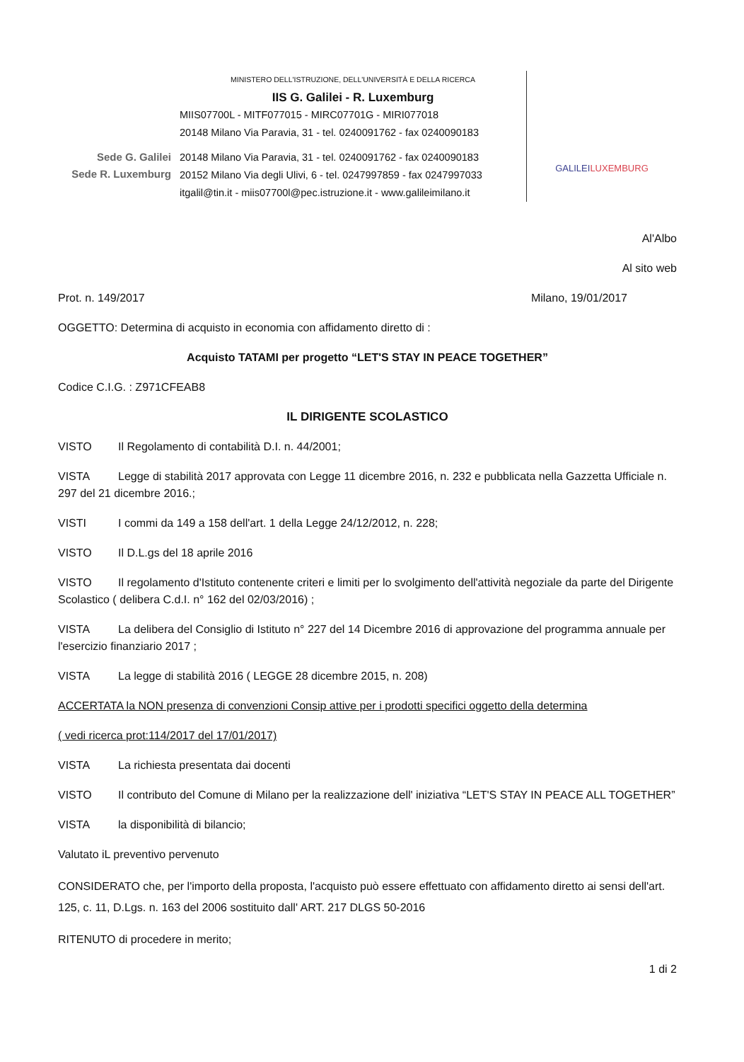Sede G. Galilei
Sede R. Luxemburg
MINISTERO DELL'ISTRUZIONE, DELL'UNIVERSITÀ E DELLA RICERCA
IIS G. Galilei - R. Luxemburg
MIIS07700L - MITF077015 - MIRC07701G - MIRI077018
20148 Milano Via Paravia, 31 - tel. 0240091762 - fax 0240090183
20148 Milano Via Paravia, 31 - tel. 0240091762 - fax 0240090183
20152 Milano Via degli Ulivi, 6 - tel. 0247997859 - fax 0247997033
itgalil@tin.it - miis07700l@pec.istruzione.it - www.galileimilano.it
GALILEI LUXEMBURG
Al'Albo
Al sito web
Prot. n. 149/2017 Milano, 19/01/2017
OGGETTO: Determina di acquisto in economia con affidamento diretto di :
Acquisto TATAMI per progetto “LET'S STAY IN PEACE TOGETHER”
Codice C.I.G. : Z971CFEAB8
IL DIRIGENTE SCOLASTICO
VISTO Il Regolamento di contabilità D.I. n. 44/2001;
VISTA Legge di stabilità 2017 approvata con Legge 11 dicembre 2016, n. 232 e pubblicata nella Gazzetta Ufficiale n. 297 del 21 dicembre 2016.;
VISTI I commi da 149 a 158 dell'art. 1 della Legge 24/12/2012, n. 228;
VISTO Il D.L.gs del 18 aprile 2016
VISTO Il regolamento d'Istituto contenente criteri e limiti per lo svolgimento dell'attività negoziale da parte del Dirigente Scolastico ( delibera C.d.I. n° 162 del 02/03/2016) ;
VISTA La delibera del Consiglio di Istituto n° 227 del 14 Dicembre 2016 di approvazione del programma annuale per l'esercizio finanziario 2017 ;
VISTA La legge di stabilità 2016 ( LEGGE 28 dicembre 2015, n. 208)
ACCERTATA la NON presenza di convenzioni Consip attive per i prodotti specifici oggetto della determina
( vedi ricerca prot:114/2017 del 17/01/2017)
VISTA La richiesta presentata dai docenti
VISTO Il contributo del Comune di Milano per la realizzazione dell' iniziativa “LET'S STAY IN PEACE ALL TOGETHER”
VISTA la disponibilità di bilancio;
Valutato iL preventivo pervenuto
CONSIDERATO che, per l'importo della proposta, l'acquisto può essere effettuato con affidamento diretto ai sensi dell'art. 125, c. 11, D.Lgs. n. 163 del 2006 sostituito dall' ART. 217 DLGS 50-2016
RITENUTO di procedere in merito;
1 di 2